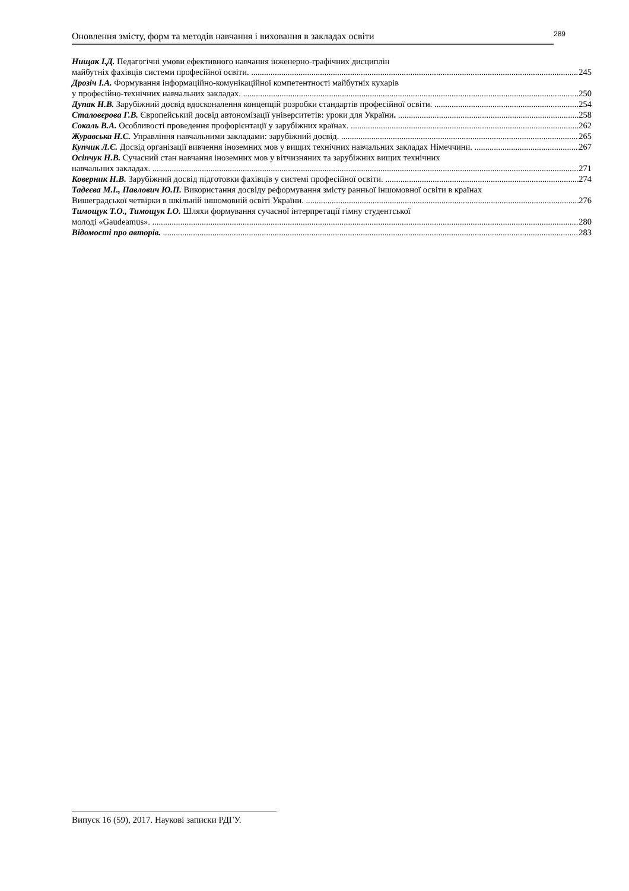Оновлення змісту, форм та методів навчання і виховання в закладах освіти
289
Нищак І.Д. Педагогічні умови ефективного навчання інженерно-графічних дисциплін
майбутніх фахівців системи професійної освіти. 245
Дрозіч І.А. Формування інформаційно-комунікаційної компетентності майбутніх кухарів
у професійно-технічних навчальних закладах. 250
Дупак Н.В. Зарубіжний досвід вдосконалення концепцій розробки стандартів професійної освіти. 254
Сталовєрова Г.В. Європейський досвід автономізації університетів: уроки для України. 258
Сокаль В.А. Особливості проведення профорієнтації у зарубіжних країнах. 262
Журавська Н.С. Управління навчальними закладами: зарубіжний досвід. 265
Купчик Л.Є. Досвід організації вивчення іноземних мов у вищих технічних навчальних закладах Німеччини. 267
Осіпчук Н.В. Сучасний стан навчання іноземних мов у вітчизняних та зарубіжних вищих технічних
навчальних закладах. 271
Коверник Н.В. Зарубіжний досвід підготовки фахівців у системі професійної освіти. 274
Тадеєва М.І., Павлович Ю.П. Використання досвіду реформування змісту ранньої іншомовної освіти в країнах
Вишеградської четвірки в шкільній іншомовній освіті України. 276
Тимощук Т.О., Тимощук І.О. Шляхи формування сучасної інтерпретації гімну студентської
молоді «Gaudeamus». 280
Відомості про авторів. 283
Випуск 16 (59), 2017. Наукові записки РДГУ.